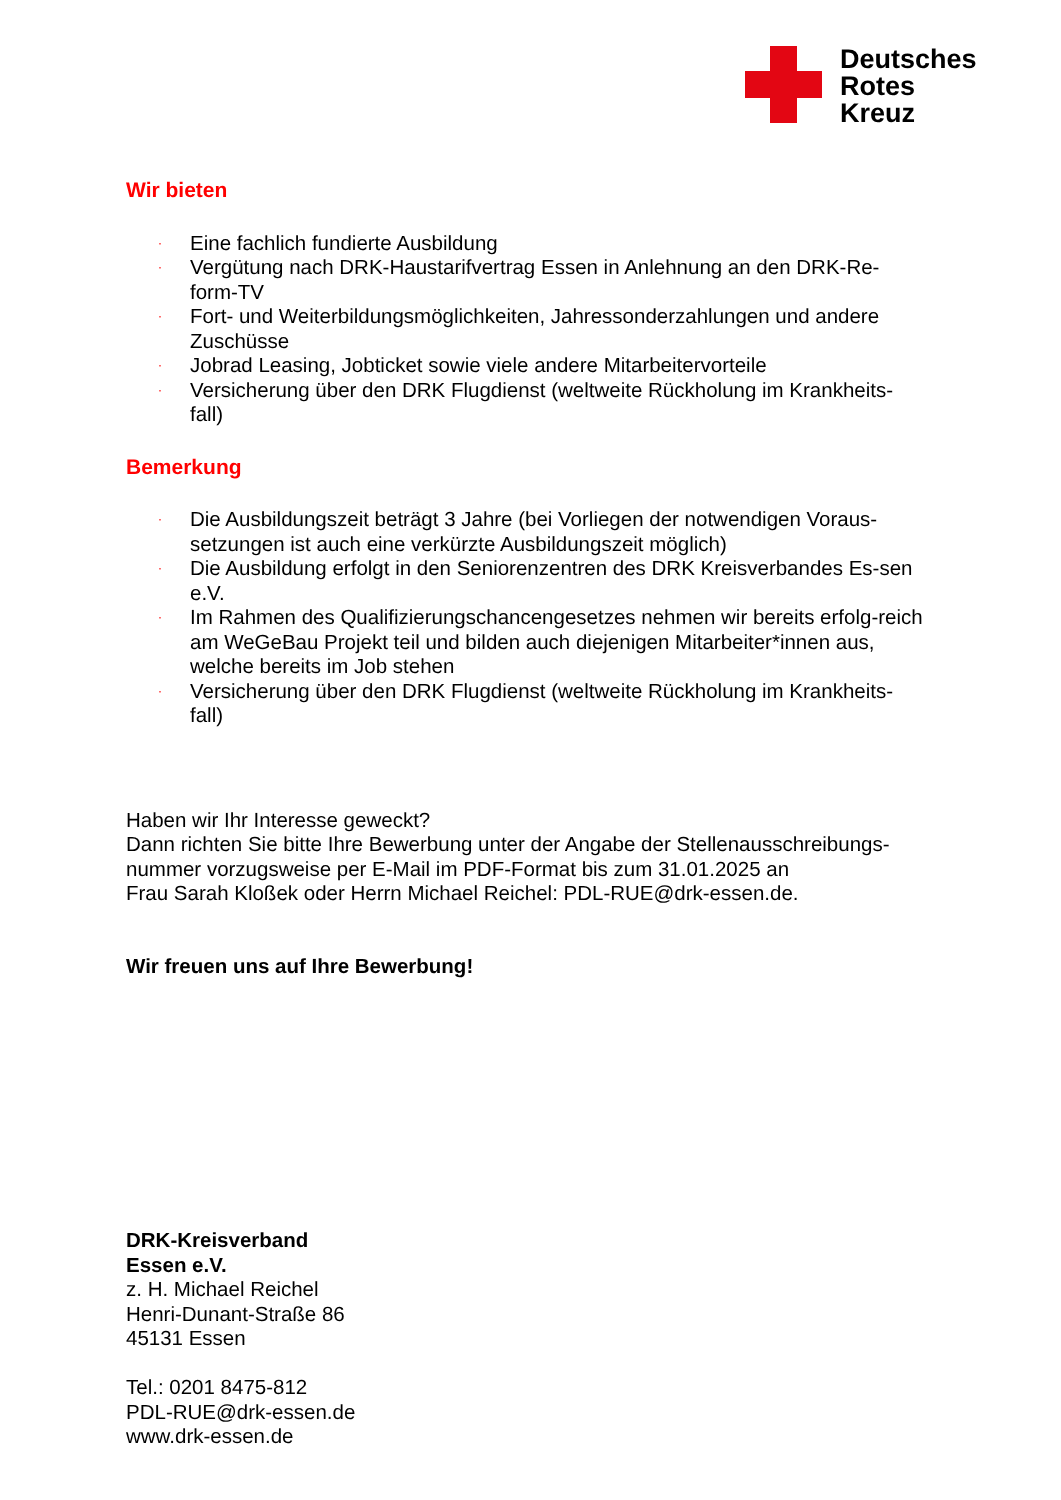Deutsches
Rotes
Kreuz
Wir bieten
· Eine fachlich fundierte Ausbildung
· Vergütung nach DRK-Haustarifvertrag Essen in Anlehnung an den DRK-Re-form-TV
· Fort- und Weiterbildungsmöglichkeiten, Jahressonderzahlungen und andere Zuschüsse
· Jobrad Leasing, Jobticket sowie viele andere Mitarbeitervorteile
· Versicherung über den DRK Flugdienst (weltweite Rückholung im Krankheits-fall)
Bemerkung
· Die Ausbildungszeit beträgt 3 Jahre (bei Vorliegen der notwendigen Voraus-setzungen ist auch eine verkürzte Ausbildungszeit möglich)
· Die Ausbildung erfolgt in den Seniorenzentren des DRK Kreisverbandes Es-sen e.V.
· Im Rahmen des Qualifizierungschancengesetzes nehmen wir bereits erfolg-reich am WeGeBau Projekt teil und bilden auch diejenigen Mitarbeiter*innen aus, welche bereits im Job stehen
· Versicherung über den DRK Flugdienst (weltweite Rückholung im Krankheits-fall)
Haben wir Ihr Interesse geweckt?
Dann richten Sie bitte Ihre Bewerbung unter der Angabe der Stellenausschreibungs-nummer vorzugsweise per E-Mail im PDF-Format bis zum 31.01.2025 an
Frau Sarah Kloßek oder Herrn Michael Reichel: PDL-RUE@drk-essen.de.
Wir freuen uns auf Ihre Bewerbung!
DRK-Kreisverband
Essen e.V.
z. H. Michael Reichel
Henri-Dunant-Straße 86
45131 Essen
Tel.: 0201 8475-812
PDL-RUE@drk-essen.de
www.drk-essen.de